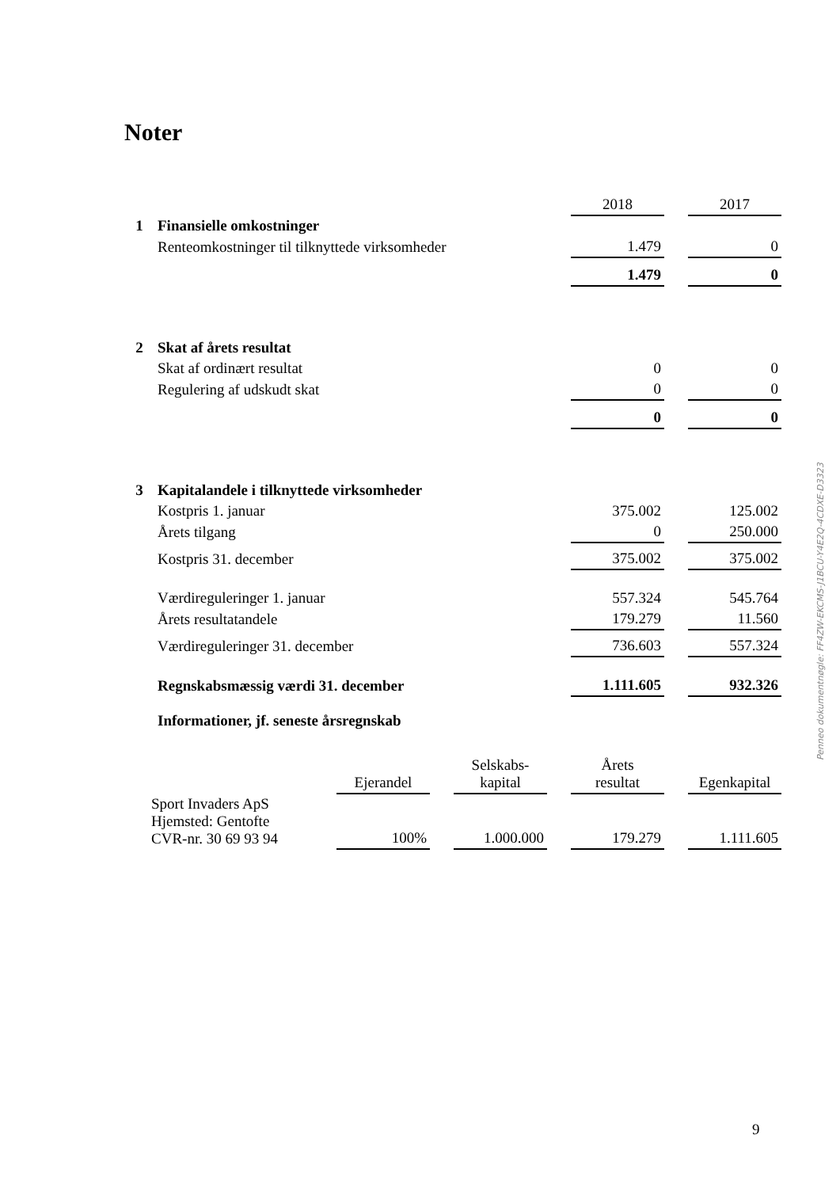Noter
| | | 2018 | | 2017 |
| 1 | Finansielle omkostninger | | | |
| | Renteomkostninger til tilknyttede virksomheder | 1.479 | | 0 |
| | | 1.479 | | 0 |
| 2 | Skat af årets resultat | | | |
| | Skat af ordinært resultat | 0 | | 0 |
| | Regulering af udskudt skat | 0 | | 0 |
| | | 0 | | 0 |
| 3 | Kapitalandele i tilknyttede virksomheder | | | |
| | Kostpris 1. januar | 375.002 | | 125.002 |
| | Årets tilgang | 0 | | 250.000 |
| | Kostpris 31. december | 375.002 | | 375.002 |
| | Værdireguleringer 1. januar | 557.324 | | 545.764 |
| | Årets resultatandele | 179.279 | | 11.560 |
| | Værdireguleringer 31. december | 736.603 | | 557.324 |
| | Regnskabsmæssig værdi 31. december | 1.111.605 | | 932.326 |
| | Informationer, jf. seneste årsregnskab | | | |
| | Ejerandel | | Selskabs- kapital | | Årets resultat | | Egenkapital |
| Sport Invaders ApS Hjemsted: Gentofte CVR-nr. 30 69 93 94 | 100% | | 1.000.000 | | 179.279 | | 1.111.605 |
Penneo dokumentnøgle: FF4ZW-EKCMS-J1BCU-Y4E2Q-4CDXE-D3323
9